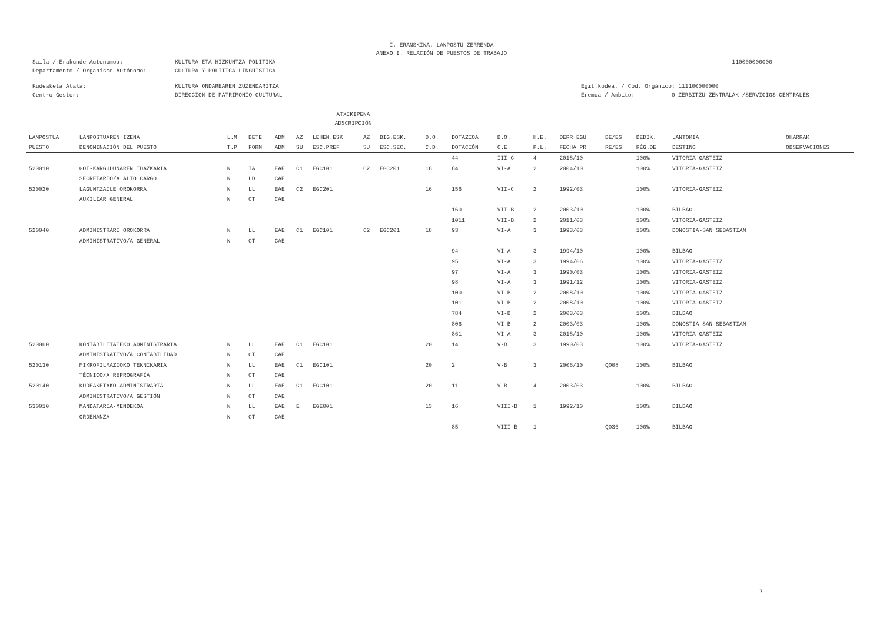I. ERANSKINA. LANPOSTU ZERRENDA
ANEXO I. RELACIÓN DE PUESTOS DE TRABAJO
Saila / Erakunde Autonomoa: KULTURA ETA HIZKUNTZA POLITIKA -------------------------------------------- 110000000000
Departamento / Organismo Autónomo: CULTURA Y POLÍTICA LINGÜÍSTICA
Kudeaketa Atala: KULTURA ONDAREAREN ZUZENDARITZA Egit.kodea. / Cód. Orgánico: 111100000000
Centro Gestor: DIRECCIÓN DE PATRIMONIO CULTURAL Eremua / Ámbito: 0 ZERBITZU ZENTRALAK /SERVICIOS CENTRALES
ATXIKIPENA
ADSCRIPCIÓN
| LANPOSTUA | LANPOSTUAREN IZENA | L.M | BETE | ADM | AZ | LEHEN.ESK | AZ | BIG.ESK. | D.O. | DOTAZIOA | B.O. | H.E. | DERR EGU | BE/ES | DEDIK. | LANTOKIA | OHARRAK |
| --- | --- | --- | --- | --- | --- | --- | --- | --- | --- | --- | --- | --- | --- | --- | --- | --- | --- |
| PUESTO | DENOMINACIÓN DEL PUESTO | T.P | FORM | ADM | SU | ESC.PREF | SU | ESC.SEC. | C.D. | DOTACIÓN | C.E. | P.L. | FECHA PR | RE/ES | RÉG.DE | DESTINO | OBSERVACIONES |
| | | | | | | | | | | 44 | III-C | 4 | 2018/10 | | 100% | VITORIA-GASTEIZ | |
| 520010 | GOI-KARGUDUNAREN IDAZKARIA | N | IA | EAE | C1 | EGC101 | C2 | EGC201 | 18 | 84 | VI-A | 2 | 2004/10 | | 100% | VITORIA-GASTEIZ | |
| | SECRETARIO/A ALTO CARGO | N | LD | CAE | | | | | | | | | | | | | |
| 520020 | LAGUNTZAILE OROKORRA | N | LL | EAE | C2 | EGC201 | | | 16 | 156 | VII-C | 2 | 1992/03 | | 100% | VITORIA-GASTEIZ | |
| | AUXILIAR GENERAL | N | CT | CAE | | | | | | | | | | | | | |
| | | | | | | | | | | 160 | VII-B | 2 | 2003/10 | | 100% | BILBAO | |
| | | | | | | | | | | 1011 | VII-B | 2 | 2011/03 | | 100% | VITORIA-GASTEIZ | |
| 520040 | ADMINISTRARI OROKORRA | N | LL | EAE | C1 | EGC101 | C2 | EGC201 | 18 | 93 | VI-A | 3 | 1993/03 | | 100% | DONOSTIA-SAN SEBASTIAN | |
| | ADMINISTRATIVO/A GENERAL | N | CT | CAE | | | | | | | | | | | | | |
| | | | | | | | | | | 94 | VI-A | 3 | 1994/10 | | 100% | BILBAO | |
| | | | | | | | | | | 95 | VI-A | 3 | 1994/06 | | 100% | VITORIA-GASTEIZ | |
| | | | | | | | | | | 97 | VI-A | 3 | 1990/03 | | 100% | VITORIA-GASTEIZ | |
| | | | | | | | | | | 98 | VI-A | 3 | 1991/12 | | 100% | VITORIA-GASTEIZ | |
| | | | | | | | | | | 100 | VI-B | 2 | 2008/10 | | 100% | VITORIA-GASTEIZ | |
| | | | | | | | | | | 101 | VI-B | 2 | 2008/10 | | 100% | VITORIA-GASTEIZ | |
| | | | | | | | | | | 784 | VI-B | 2 | 2003/03 | | 100% | BILBAO | |
| | | | | | | | | | | 806 | VI-B | 2 | 2003/03 | | 100% | DONOSTIA-SAN SEBASTIAN | |
| | | | | | | | | | | 861 | VI-A | 3 | 2018/10 | | 100% | VITORIA-GASTEIZ | |
| 520060 | KONTABILITATEKO ADMINISTRARIA | N | LL | EAE | C1 | EGC101 | | | 20 | 14 | V-B | 3 | 1990/03 | | 100% | VITORIA-GASTEIZ | |
| | ADMINISTRATIVO/A CONTABILIDAD | N | CT | CAE | | | | | | | | | | | | | |
| 520130 | MIKROFILMAZIOKO TEKNIKARIA | N | LL | EAE | C1 | EGC101 | | | 20 | 2 | V-B | 3 | 2006/10 | Q008 | 100% | BILBAO | |
| | TÉCNICO/A REPROGRAFÍA | N | CT | CAE | | | | | | | | | | | | | |
| 520140 | KUDEAKETAKO ADMINISTRARIA | N | LL | EAE | C1 | EGC101 | | | 20 | 11 | V-B | 4 | 2003/03 | | 100% | BILBAO | |
| | ADMINISTRATIVO/A GESTIÓN | N | CT | CAE | | | | | | | | | | | | | |
| 530010 | MANDATARIA-MENDEKOA | N | LL | EAE | E | EGE001 | | | 13 | 16 | VIII-B | 1 | 1992/10 | | 100% | BILBAO | |
| | ORDENANZA | N | CT | CAE | | | | | | | | | | | | | |
| | | | | | | | | | | 85 | VIII-B | 1 | | Q036 | 100% | BILBAO | |
7